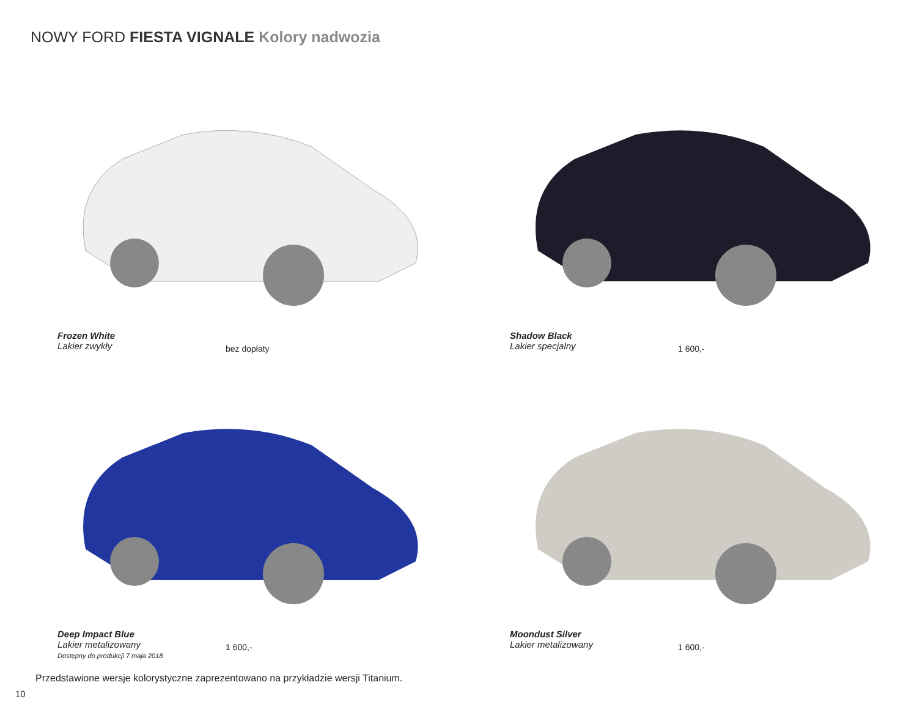NOWY FORD FIESTA VIGNALE Kolory nadwozia
Frozen White
Lakier zwykły
bez dopłaty
Shadow Black
Lakier specjalny
1 600,-
Deep Impact Blue
Lakier metalizowany
Dostępny do produkcji 7 maja 2018
1 600,-
Moondust Silver
Lakier metalizowany
1 600,-
Przedstawione wersje kolorystyczne zaprezentowano na przykładzie wersji Titanium.
10